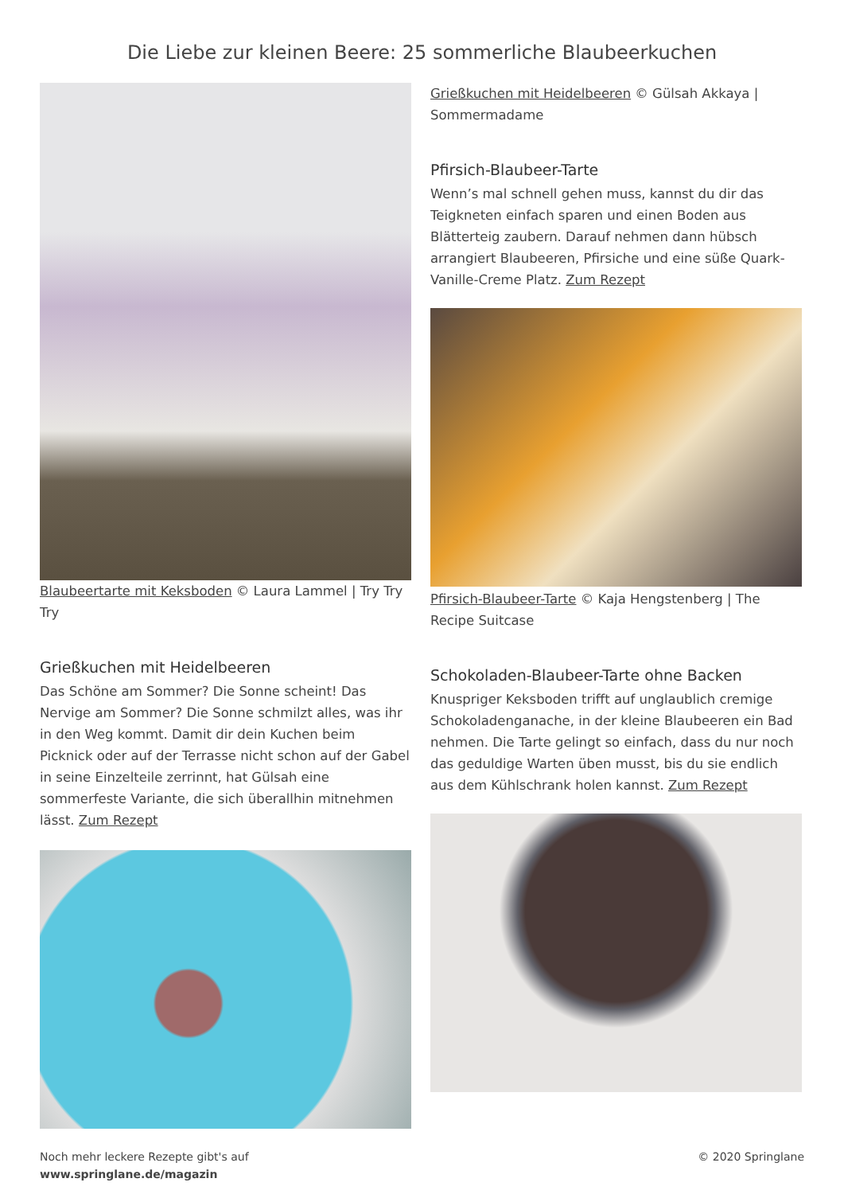Die Liebe zur kleinen Beere: 25 sommerliche Blaubeerkuchen
Blaubeertarte mit Keksboden © Laura Lammel | Try Try Try
Grießkuchen mit Heidelbeeren
Das Schöne am Sommer? Die Sonne scheint! Das Nervige am Sommer? Die Sonne schmilzt alles, was ihr in den Weg kommt. Damit dir dein Kuchen beim Picknick oder auf der Terrasse nicht schon auf der Gabel in seine Einzelteile zerrinnt, hat Gülsah eine sommerfeste Variante, die sich überallhin mitnehmen lässt. Zum Rezept
Grießkuchen mit Heidelbeeren © Gülsah Akkaya | Sommermadame
Pfirsich-Blaubeer-Tarte
Wenn’s mal schnell gehen muss, kannst du dir das Teigkneten einfach sparen und einen Boden aus Blätterteig zaubern. Darauf nehmen dann hübsch arrangiert Blaubeeren, Pfirsiche und eine süße Quark-Vanille-Creme Platz. Zum Rezept
Pfirsich-Blaubeer-Tarte © Kaja Hengstenberg | The Recipe Suitcase
Schokoladen-Blaubeer-Tarte ohne Backen
Knuspriger Keksboden trifft auf unglaublich cremige Schokoladenganache, in der kleine Blaubeeren ein Bad nehmen. Die Tarte gelingt so einfach, dass du nur noch das geduldige Warten üben musst, bis du sie endlich aus dem Kühlschrank holen kannst. Zum Rezept
Noch mehr leckere Rezepte gibt's auf
www.springlane.de/magazin
© 2020 Springlane